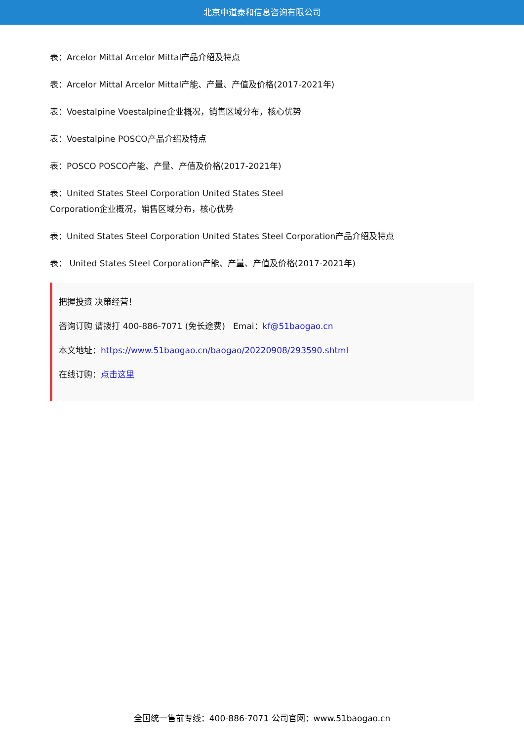北京中道泰和信息咨询有限公司
表：Arcelor Mittal Arcelor Mittal产品介绍及特点
表：Arcelor Mittal Arcelor Mittal产能、产量、产值及价格(2017-2021年)
表：Voestalpine Voestalpine企业概况，销售区域分布，核心优势
表：Voestalpine POSCO产品介绍及特点
表：POSCO POSCO产能、产量、产值及价格(2017-2021年)
表：United States Steel Corporation United States Steel
Corporation企业概况，销售区域分布，核心优势
表：United States Steel Corporation United States Steel Corporation产品介绍及特点
表： United States Steel Corporation产能、产量、产值及价格(2017-2021年)
把握投资 决策经营！
咨询订购 请拨打 400-886-7071 (免长途费) Emai：kf@51baogao.cn
本文地址：https://www.51baogao.cn/baogao/20220908/293590.shtml
在线订购：点击这里
全国统一售前专线：400-886-7071 公司官网：www.51baogao.cn